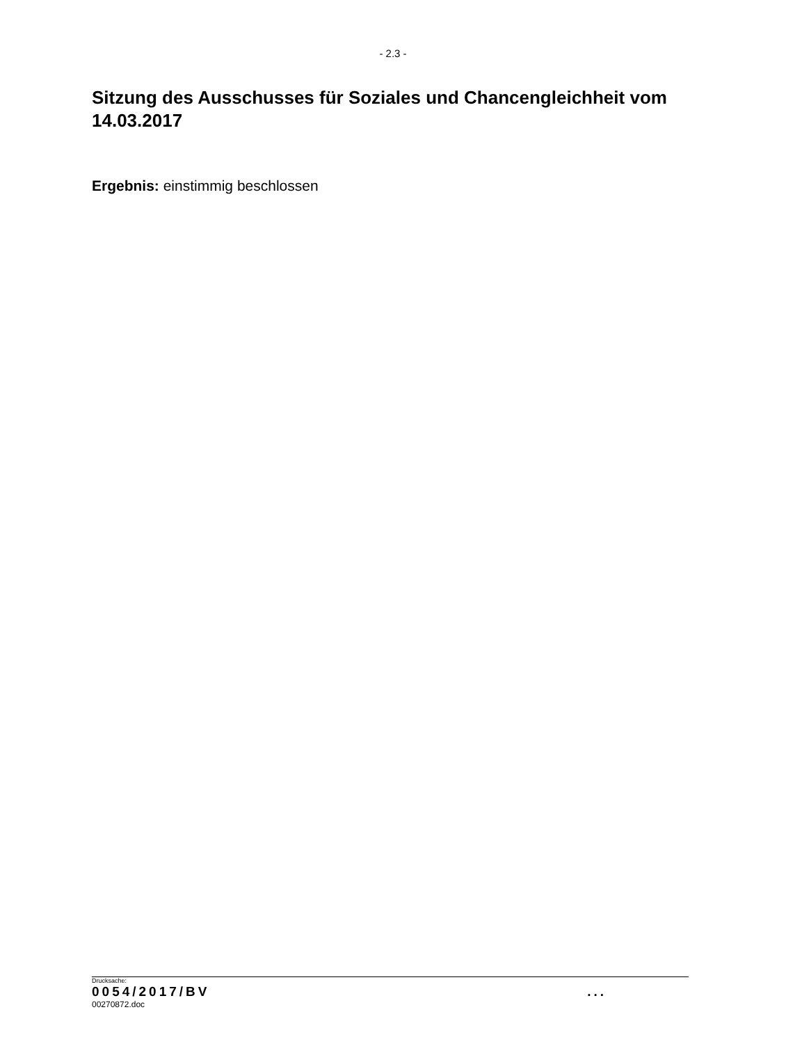- 2.3 -
Sitzung des Ausschusses für Soziales und Chancengleichheit vom 14.03.2017
Ergebnis: einstimmig beschlossen
Drucksache:
0054/2017/BV ...
00270872.doc